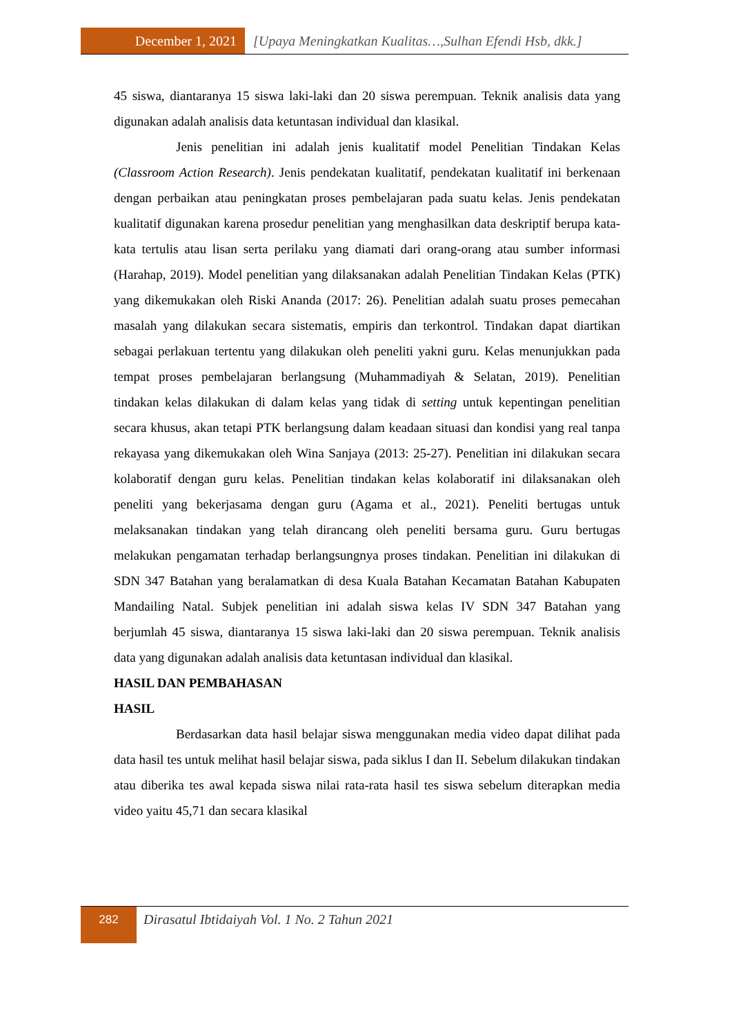December 1, 2021 [Upaya Meningkatkan Kualitas…,Sulhan Efendi Hsb, dkk.]
45 siswa, diantaranya 15 siswa laki-laki dan 20 siswa perempuan. Teknik analisis data yang digunakan adalah analisis data ketuntasan individual dan klasikal.
Jenis penelitian ini adalah jenis kualitatif model Penelitian Tindakan Kelas (Classroom Action Research). Jenis pendekatan kualitatif, pendekatan kualitatif ini berkenaan dengan perbaikan atau peningkatan proses pembelajaran pada suatu kelas. Jenis pendekatan kualitatif digunakan karena prosedur penelitian yang menghasilkan data deskriptif berupa kata-kata tertulis atau lisan serta perilaku yang diamati dari orang-orang atau sumber informasi (Harahap, 2019). Model penelitian yang dilaksanakan adalah Penelitian Tindakan Kelas (PTK) yang dikemukakan oleh Riski Ananda (2017: 26). Penelitian adalah suatu proses pemecahan masalah yang dilakukan secara sistematis, empiris dan terkontrol. Tindakan dapat diartikan sebagai perlakuan tertentu yang dilakukan oleh peneliti yakni guru. Kelas menunjukkan pada tempat proses pembelajaran berlangsung (Muhammadiyah & Selatan, 2019). Penelitian tindakan kelas dilakukan di dalam kelas yang tidak di setting untuk kepentingan penelitian secara khusus, akan tetapi PTK berlangsung dalam keadaan situasi dan kondisi yang real tanpa rekayasa yang dikemukakan oleh Wina Sanjaya (2013: 25-27). Penelitian ini dilakukan secara kolaboratif dengan guru kelas. Penelitian tindakan kelas kolaboratif ini dilaksanakan oleh peneliti yang bekerjasama dengan guru (Agama et al., 2021). Peneliti bertugas untuk melaksanakan tindakan yang telah dirancang oleh peneliti bersama guru. Guru bertugas melakukan pengamatan terhadap berlangsungnya proses tindakan. Penelitian ini dilakukan di SDN 347 Batahan yang beralamatkan di desa Kuala Batahan Kecamatan Batahan Kabupaten Mandailing Natal. Subjek penelitian ini adalah siswa kelas IV SDN 347 Batahan yang berjumlah 45 siswa, diantaranya 15 siswa laki-laki dan 20 siswa perempuan. Teknik analisis data yang digunakan adalah analisis data ketuntasan individual dan klasikal.
HASIL DAN PEMBAHASAN
HASIL
Berdasarkan data hasil belajar siswa menggunakan media video dapat dilihat pada data hasil tes untuk melihat hasil belajar siswa, pada siklus I dan II. Sebelum dilakukan tindakan atau diberika tes awal kepada siswa nilai rata-rata hasil tes siswa sebelum diterapkan media video yaitu 45,71 dan secara klasikal
282
Dirasatul Ibtidaiyah Vol. 1 No. 2 Tahun 2021